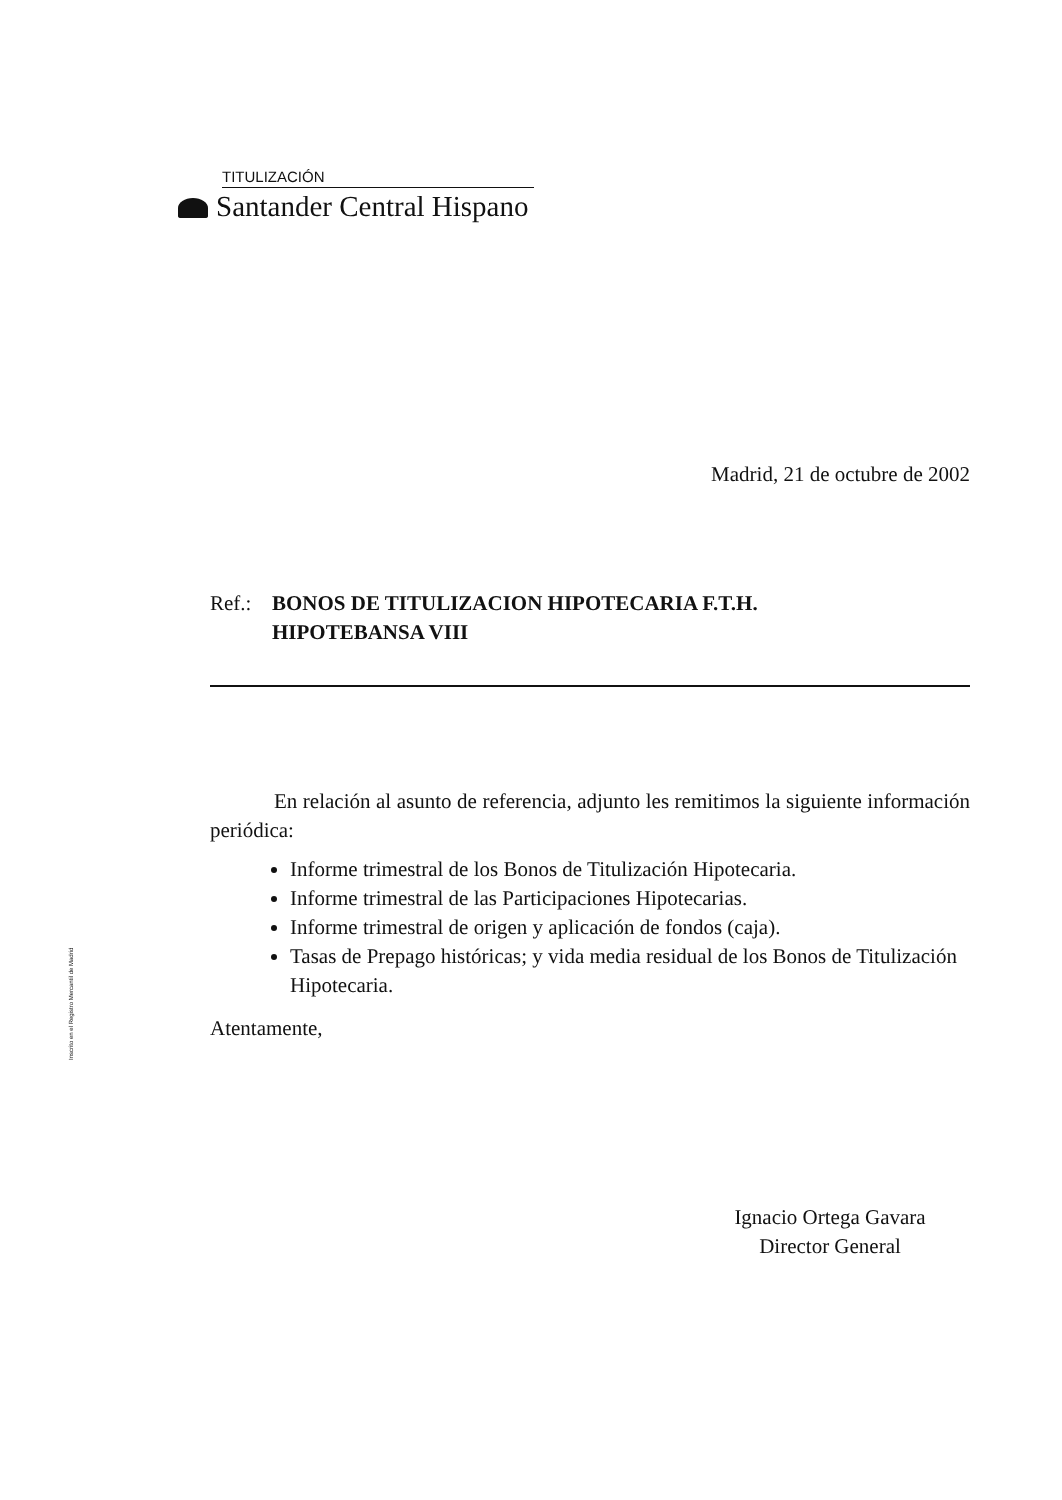TITULIZACIÓN
Santander Central Hispano
Inscrito en el Registro Mercantil de Madrid
Madrid, 21 de octubre de 2002
Ref.:
BONOS DE TITULIZACION HIPOTECARIA F.T.H.
HIPOTEBANSA VIII
En relación al asunto de referencia, adjunto les remitimos la siguiente información periódica:
Informe trimestral de los Bonos de Titulización Hipotecaria.
Informe trimestral de las Participaciones Hipotecarias.
Informe trimestral de origen y aplicación de fondos (caja).
Tasas de Prepago históricas; y vida media residual de los Bonos de Titulización Hipotecaria.
Atentamente,
Ignacio Ortega Gavara
Director General